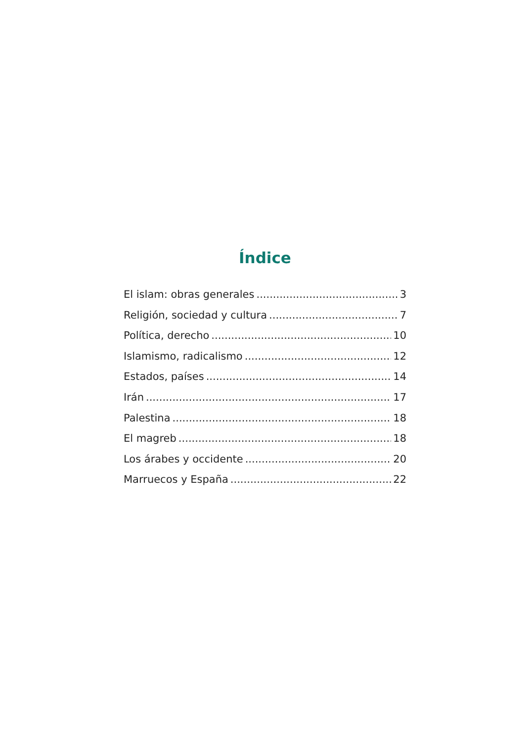Índice
El islam: obras generales 3
Religión, sociedad y cultura 7
Política, derecho 10
Islamismo, radicalismo 12
Estados, países 14
Irán 17
Palestina 18
El magreb 18
Los árabes y occidente 20
Marruecos y España 22